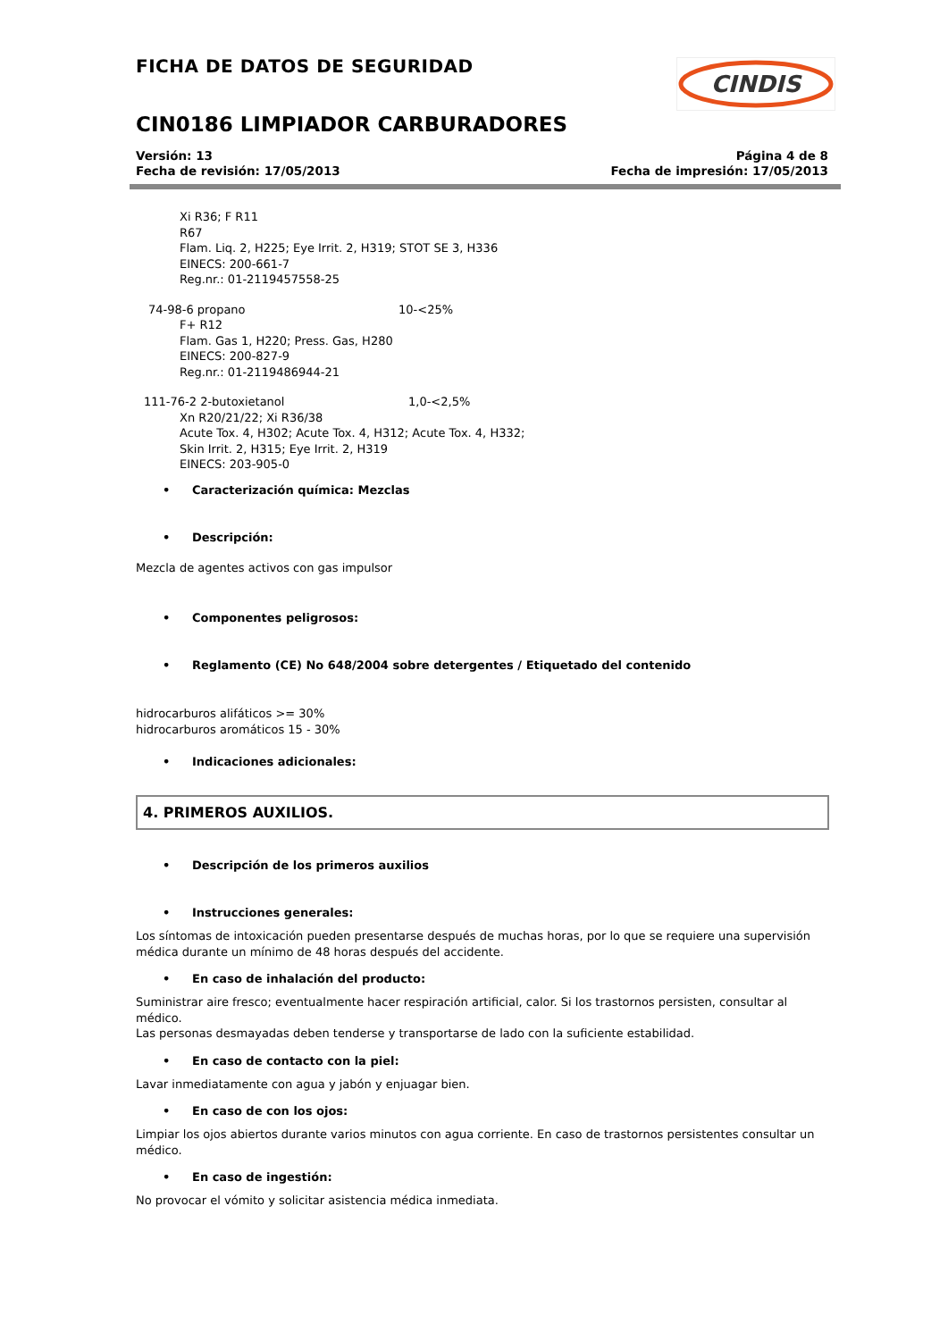CINDIS
FICHA DE DATOS DE SEGURIDAD
CIN0186 LIMPIADOR CARBURADORES
Versión: 13
Fecha de revisión: 17/05/2013
Página 4 de 8
Fecha de impresión: 17/05/2013
Xi R36; F R11
R67
Flam. Liq. 2, H225; Eye Irrit. 2, H319; STOT SE 3, H336
EINECS: 200-661-7
Reg.nr.: 01-2119457558-25
74-98-6 propano 10-<25%
F+ R12
Flam. Gas 1, H220; Press. Gas, H280
EINECS: 200-827-9
Reg.nr.: 01-2119486944-21
111-76-2 2-butoxietanol 1,0-<2,5%
Xn R20/21/22; Xi R36/38
Acute Tox. 4, H302; Acute Tox. 4, H312; Acute Tox. 4, H332;
Skin Irrit. 2, H315; Eye Irrit. 2, H319
EINECS: 203-905-0
• Caracterización química: Mezclas
• Descripción:
Mezcla de agentes activos con gas impulsor
• Componentes peligrosos:
• Reglamento (CE) No 648/2004 sobre detergentes / Etiquetado del contenido
hidrocarburos alifáticos >= 30%
hidrocarburos aromáticos 15 - 30%
• Indicaciones adicionales:
4. PRIMEROS AUXILIOS.
• Descripción de los primeros auxilios
• Instrucciones generales:
Los síntomas de intoxicación pueden presentarse después de muchas horas, por lo que se requiere una supervisión médica durante un mínimo de 48 horas después del accidente.
• En caso de inhalación del producto:
Suministrar aire fresco; eventualmente hacer respiración artificial, calor. Si los trastornos persisten, consultar al médico.
Las personas desmayadas deben tenderse y transportarse de lado con la suficiente estabilidad.
• En caso de contacto con la piel:
Lavar inmediatamente con agua y jabón y enjuagar bien.
• En caso de con los ojos:
Limpiar los ojos abiertos durante varios minutos con agua corriente. En caso de trastornos persistentes consultar un médico.
• En caso de ingestión:
No provocar el vómito y solicitar asistencia médica inmediata.